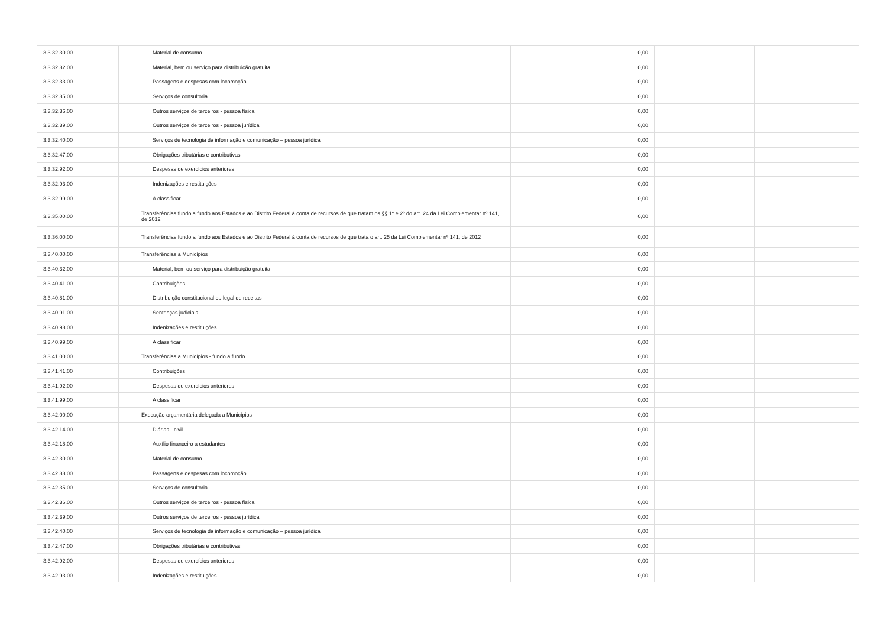| 3.3.32.30.00 | Material de consumo | 0,00 | | |
| 3.3.32.32.00 | Material, bem ou serviço para distribuição gratuita | 0,00 | | |
| 3.3.32.33.00 | Passagens e despesas com locomoção | 0,00 | | |
| 3.3.32.35.00 | Serviços de consultoria | 0,00 | | |
| 3.3.32.36.00 | Outros serviços de terceiros - pessoa física | 0,00 | | |
| 3.3.32.39.00 | Outros serviços de terceiros - pessoa jurídica | 0,00 | | |
| 3.3.32.40.00 | Serviços de tecnologia da informação e comunicação – pessoa jurídica | 0,00 | | |
| 3.3.32.47.00 | Obrigações tributárias e contributivas | 0,00 | | |
| 3.3.32.92.00 | Despesas de exercícios anteriores | 0,00 | | |
| 3.3.32.93.00 | Indenizações e restituições | 0,00 | | |
| 3.3.32.99.00 | A classificar | 0,00 | | |
| 3.3.35.00.00 | Transferências fundo a fundo aos Estados e ao Distrito Federal à conta de recursos de que tratam os §§ 1º e 2º do art. 24 da Lei Complementar nº 141, de 2012 | 0,00 | | |
| 3.3.36.00.00 | Transferências fundo a fundo aos Estados e ao Distrito Federal à conta de recursos de que trata o art. 25 da Lei Complementar nº 141, de 2012 | 0,00 | | |
| 3.3.40.00.00 | Transferências a Municípios | 0,00 | | |
| 3.3.40.32.00 | Material, bem ou serviço para distribuição gratuita | 0,00 | | |
| 3.3.40.41.00 | Contribuições | 0,00 | | |
| 3.3.40.81.00 | Distribuição constitucional ou legal de receitas | 0,00 | | |
| 3.3.40.91.00 | Sentenças judiciais | 0,00 | | |
| 3.3.40.93.00 | Indenizações e restituições | 0,00 | | |
| 3.3.40.99.00 | A classificar | 0,00 | | |
| 3.3.41.00.00 | Transferências a Municípios - fundo a fundo | 0,00 | | |
| 3.3.41.41.00 | Contribuições | 0,00 | | |
| 3.3.41.92.00 | Despesas de exercícios anteriores | 0,00 | | |
| 3.3.41.99.00 | A classificar | 0,00 | | |
| 3.3.42.00.00 | Execução orçamentária delegada a Municípios | 0,00 | | |
| 3.3.42.14.00 | Diárias - civil | 0,00 | | |
| 3.3.42.18.00 | Auxílio financeiro a estudantes | 0,00 | | |
| 3.3.42.30.00 | Material de consumo | 0,00 | | |
| 3.3.42.33.00 | Passagens e despesas com locomoção | 0,00 | | |
| 3.3.42.35.00 | Serviços de consultoria | 0,00 | | |
| 3.3.42.36.00 | Outros serviços de terceiros - pessoa física | 0,00 | | |
| 3.3.42.39.00 | Outros serviços de terceiros - pessoa jurídica | 0,00 | | |
| 3.3.42.40.00 | Serviços de tecnologia da informação e comunicação – pessoa jurídica | 0,00 | | |
| 3.3.42.47.00 | Obrigações tributárias e contributivas | 0,00 | | |
| 3.3.42.92.00 | Despesas de exercícios anteriores | 0,00 | | |
| 3.3.42.93.00 | Indenizações e restituições | 0,00 | | |